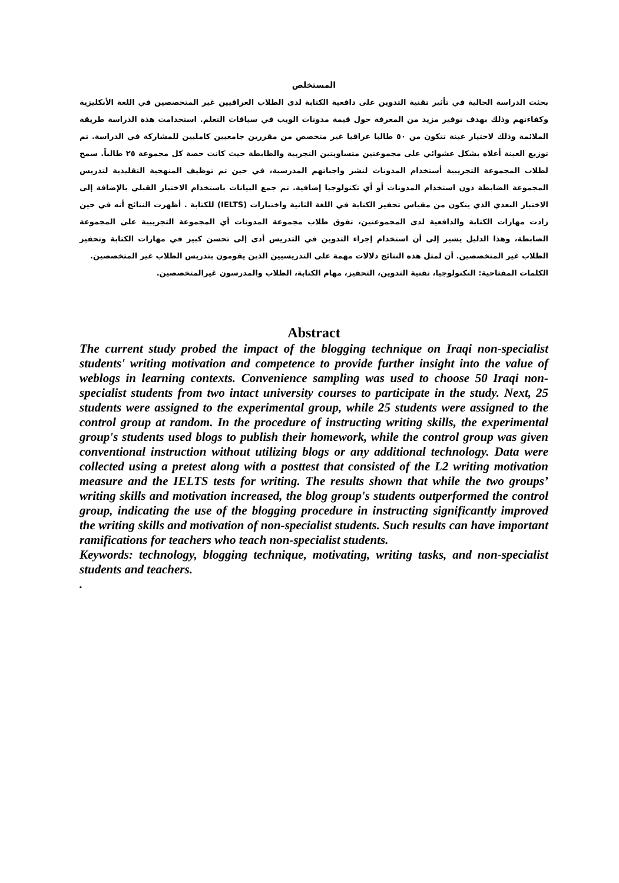المستخلص
بحثت الدراسة الحالية في تأثير تقنية التدوين على دافعية الكتابة لدى الطلاب العراقيين غير المتخصصين في اللغة الأنكليزية وكفاءتهم وذلك بهدف توفير مزيد من المعرفة حول قيمة مدونات الويب في سياقات التعلم. استخدامت هذة الدراسة طريقة الملائمة وذلك لاختيار عينة تتكون من ٥٠ طالبا عراقيا غير متخصص من مقررين جامعيين كامليين للمشاركة في الدراسة. تم توزيع العينة أعلاه بشكل عشوائي على مجموعتين متساويتين التجربية والظابطة حيث كانت حصة كل مجموعة ٢٥ طالباً. سمح لطلاب المجموعة التجريبية أستخدام المدونات لنشر واجباتهم المدرسية، في حين تم توظيف المنهجية التقليدية لتدريس المجموعة الضابطة دون استخدام المدونات أو أي تكنولوجيا إضافية. تم جمع البيانات باستخدام الاختبار القبلي بالإضافة إلى الاختبار البعدي الذي يتكون من مقياس تحفيز الكتابة في اللغة الثانية واختبارات (IELTS) للكتابة . أظهرت النتائج أنه في حين زادت مهارات الكتابة والدافعية لدى المجموعتين، تفوق طلاب مجموعة المدونات أي المجموعة التجريبية على المجموعة الضابطة، وهذا الدليل يشير إلى أن استخدام إجراء التدوين في التدريس أدى إلى تحسن كبير في مهارات الكتابة وتحفيز الطلاب غير المتخصصين. أن لمثل هذه النتائج دلالات مهمة على التدريسيين الذين يقومون بتدريس الطلاب غير المتخصصين.
الكلمات المفتاحية: التكنولوجيا، تقنية التدوين، التحفيز، مهام الكتابة، الطلاب والمدرسون غيرالمتخصصين.
Abstract
The current study probed the impact of the blogging technique on Iraqi non-specialist students' writing motivation and competence to provide further insight into the value of weblogs in learning contexts. Convenience sampling was used to choose 50 Iraqi non-specialist students from two intact university courses to participate in the study. Next, 25 students were assigned to the experimental group, while 25 students were assigned to the control group at random. In the procedure of instructing writing skills, the experimental group's students used blogs to publish their homework, while the control group was given conventional instruction without utilizing blogs or any additional technology. Data were collected using a pretest along with a posttest that consisted of the L2 writing motivation measure and the IELTS tests for writing. The results shown that while the two groups’ writing skills and motivation increased, the blog group's students outperformed the control group, indicating the use of the blogging procedure in instructing significantly improved the writing skills and motivation of non-specialist students. Such results can have important ramifications for teachers who teach non-specialist students.
Keywords: technology, blogging technique, motivating, writing tasks, and non-specialist students and teachers.
.